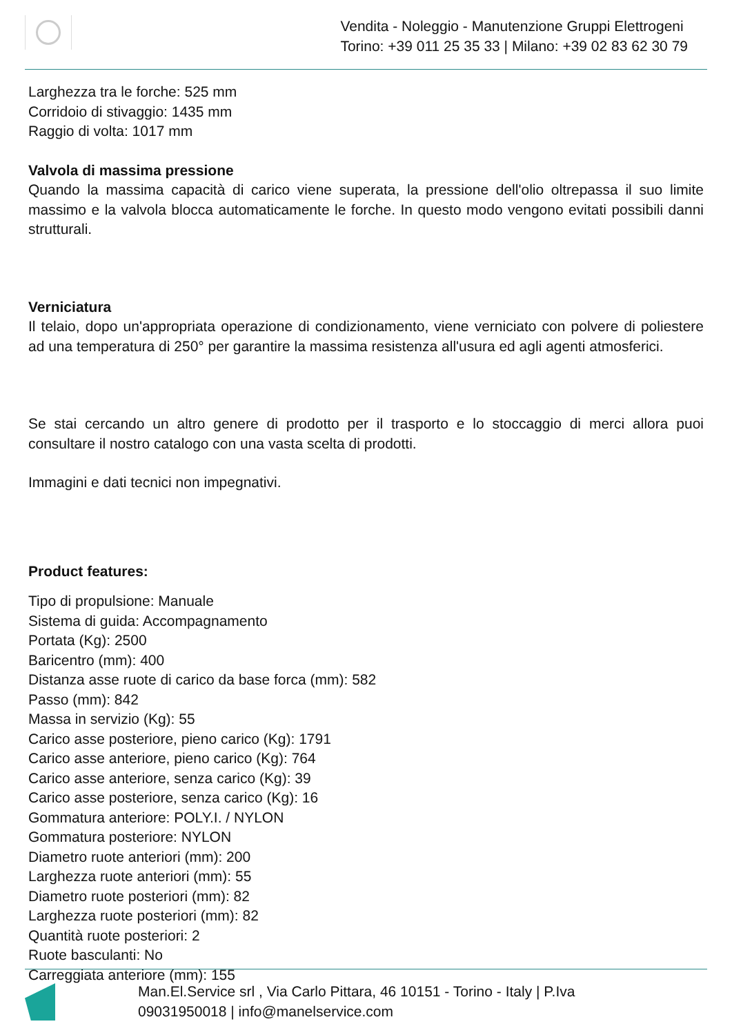Vendita - Noleggio - Manutenzione Gruppi Elettrogeni
Torino: +39 011 25 35 33 | Milano: +39 02 83 62 30 79
Larghezza tra le forche: 525 mm
Corridoio di stivaggio: 1435 mm
Raggio di volta: 1017 mm
Valvola di massima pressione
Quando la massima capacità di carico viene superata, la pressione dell'olio oltrepassa il suo limite massimo e la valvola blocca automaticamente le forche. In questo modo vengono evitati possibili danni strutturali.
Verniciatura
Il telaio, dopo un'appropriata operazione di condizionamento, viene verniciato con polvere di poliestere ad una temperatura di 250° per garantire la massima resistenza all'usura ed agli agenti atmosferici.
Se stai cercando un altro genere di prodotto per il trasporto e lo stoccaggio di merci allora puoi consultare il nostro catalogo con una vasta scelta di prodotti.
Immagini e dati tecnici non impegnativi.
Product features:
Tipo di propulsione: Manuale
Sistema di guida: Accompagnamento
Portata (Kg): 2500
Baricentro (mm): 400
Distanza asse ruote di carico da base forca (mm): 582
Passo (mm): 842
Massa in servizio (Kg): 55
Carico asse posteriore, pieno carico (Kg): 1791
Carico asse anteriore, pieno carico (Kg): 764
Carico asse anteriore, senza carico (Kg): 39
Carico asse posteriore, senza carico (Kg): 16
Gommatura anteriore: POLY.I. / NYLON
Gommatura posteriore: NYLON
Diametro ruote anteriori (mm): 200
Larghezza ruote anteriori (mm): 55
Diametro ruote posteriori (mm): 82
Larghezza ruote posteriori (mm): 82
Quantità ruote posteriori: 2
Ruote basculanti: No
Carreggiata anteriore (mm): 155
Man.El.Service srl , Via Carlo Pittara, 46 10151 - Torino - Italy | P.Iva
09031950018 | info@manelservice.com